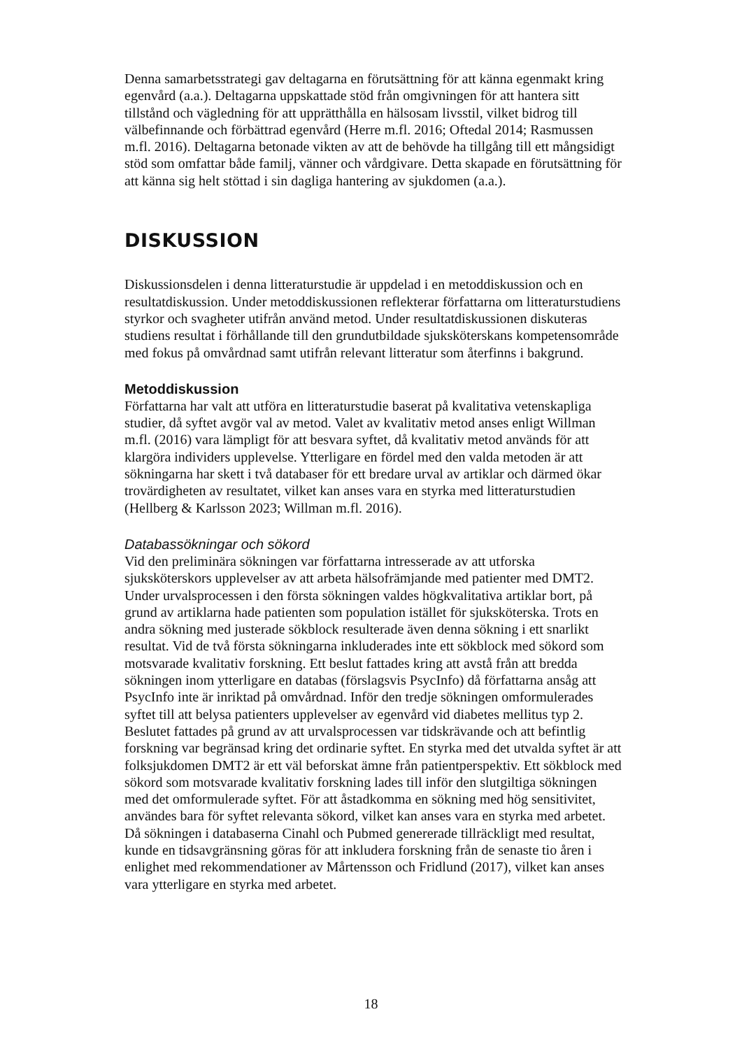Denna samarbetsstrategi gav deltagarna en förutsättning för att känna egenmakt kring egenvård (a.a.). Deltagarna uppskattade stöd från omgivningen för att hantera sitt tillstånd och vägledning för att upprätthålla en hälsosam livsstil, vilket bidrog till välbefinnande och förbättrad egenvård (Herre m.fl. 2016; Oftedal 2014; Rasmussen m.fl. 2016). Deltagarna betonade vikten av att de behövde ha tillgång till ett mångsidigt stöd som omfattar både familj, vänner och vårdgivare. Detta skapade en förutsättning för att känna sig helt stöttad i sin dagliga hantering av sjukdomen (a.a.).
DISKUSSION
Diskussionsdelen i denna litteraturstudie är uppdelad i en metoddiskussion och en resultatdiskussion. Under metoddiskussionen reflekterar författarna om litteraturstudiens styrkor och svagheter utifrån använd metod. Under resultatdiskussionen diskuteras studiens resultat i förhållande till den grundutbildade sjuksköterskans kompetensområde med fokus på omvårdnad samt utifrån relevant litteratur som återfinns i bakgrund.
Metoddiskussion
Författarna har valt att utföra en litteraturstudie baserat på kvalitativa vetenskapliga studier, då syftet avgör val av metod. Valet av kvalitativ metod anses enligt Willman m.fl. (2016) vara lämpligt för att besvara syftet, då kvalitativ metod används för att klargöra individers upplevelse. Ytterligare en fördel med den valda metoden är att sökningarna har skett i två databaser för ett bredare urval av artiklar och därmed ökar trovärdigheten av resultatet, vilket kan anses vara en styrka med litteraturstudien (Hellberg & Karlsson 2023; Willman m.fl. 2016).
Databassökningar och sökord
Vid den preliminära sökningen var författarna intresserade av att utforska sjuksköterskors upplevelser av att arbeta hälsofrämjande med patienter med DMT2. Under urvalsprocessen i den första sökningen valdes högkvalitativa artiklar bort, på grund av artiklarna hade patienten som population istället för sjuksköterska. Trots en andra sökning med justerade sökblock resulterade även denna sökning i ett snarlikt resultat. Vid de två första sökningarna inkluderades inte ett sökblock med sökord som motsvarade kvalitativ forskning. Ett beslut fattades kring att avstå från att bredda sökningen inom ytterligare en databas (förslagsvis PsycInfo) då författarna ansåg att PsycInfo inte är inriktad på omvårdnad. Inför den tredje sökningen omformulerades syftet till att belysa patienters upplevelser av egenvård vid diabetes mellitus typ 2. Beslutet fattades på grund av att urvalsprocessen var tidskrävande och att befintlig forskning var begränsad kring det ordinarie syftet. En styrka med det utvalda syftet är att folksjukdomen DMT2 är ett väl beforskat ämne från patientperspektiv. Ett sökblock med sökord som motsvarade kvalitativ forskning lades till inför den slutgiltiga sökningen med det omformulerade syftet. För att åstadkomma en sökning med hög sensitivitet, användes bara för syftet relevanta sökord, vilket kan anses vara en styrka med arbetet. Då sökningen i databaserna Cinahl och Pubmed genererade tillräckligt med resultat, kunde en tidsavgränsning göras för att inkludera forskning från de senaste tio åren i enlighet med rekommendationer av Mårtensson och Fridlund (2017), vilket kan anses vara ytterligare en styrka med arbetet.
18